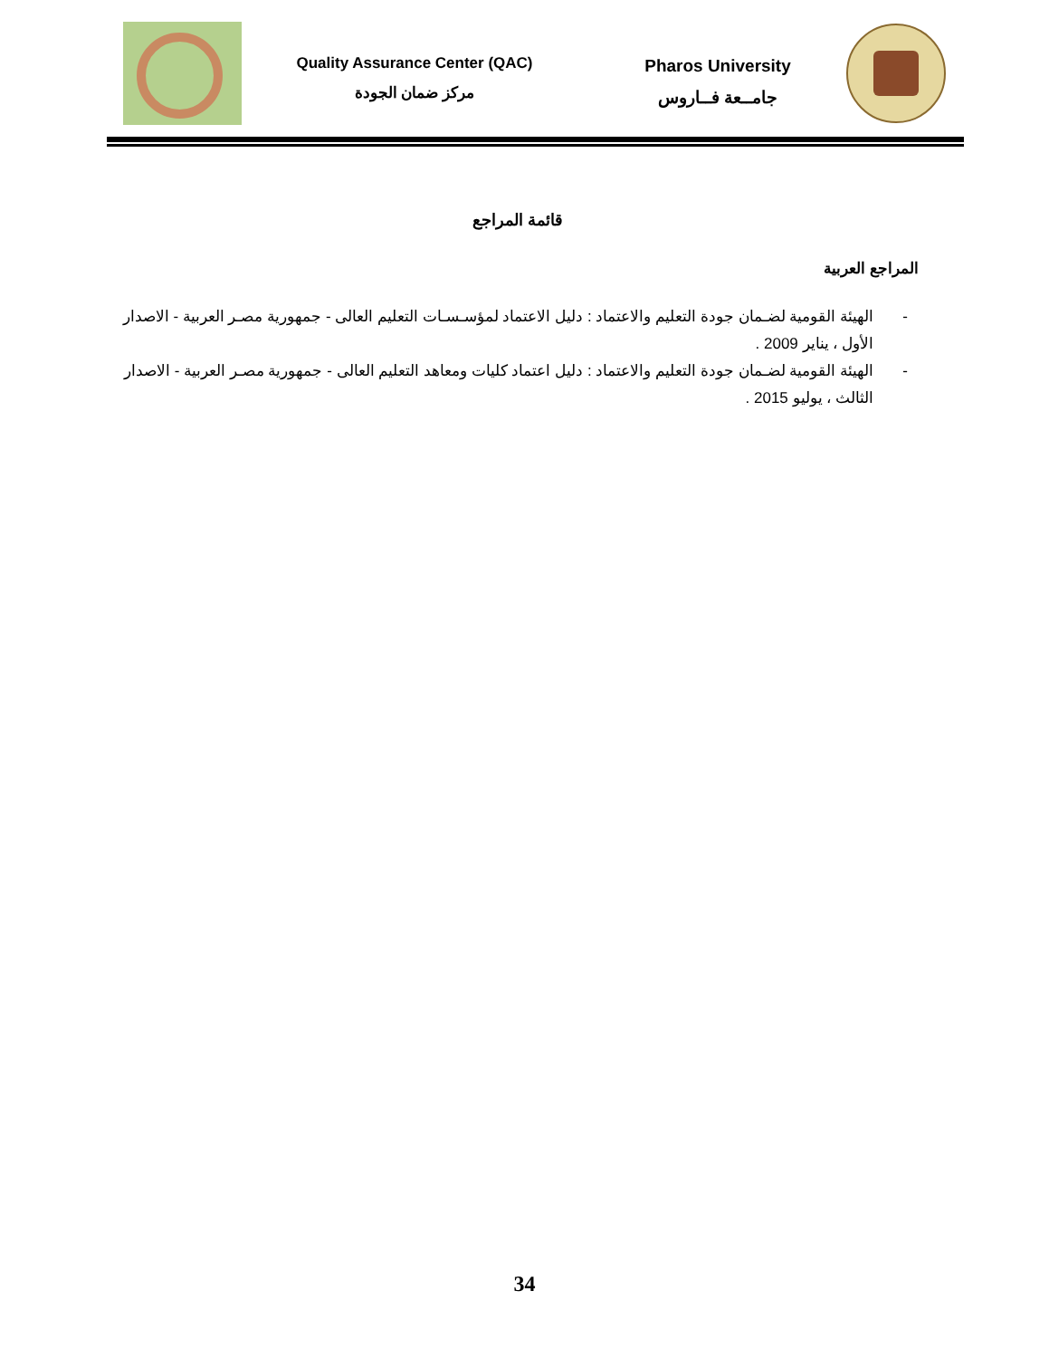Quality Assurance Center (QAC)
مركز ضمان الجودة
Pharos University
جامــعة فــاروس
قائمة المراجع
المراجع العربية
- الهيئة القومية لضـمان جودة التعليم والاعتماد : دليل الاعتماد لمؤسـسـات التعليم العالى - جمهورية مصـر العربية - الاصدار الأول ، يناير 2009 .
- الهيئة القومية لضـمان جودة التعليم والاعتماد : دليل اعتماد كليات ومعاهد التعليم العالى - جمهورية مصـر العربية - الاصدار الثالث ، يوليو 2015 .
34